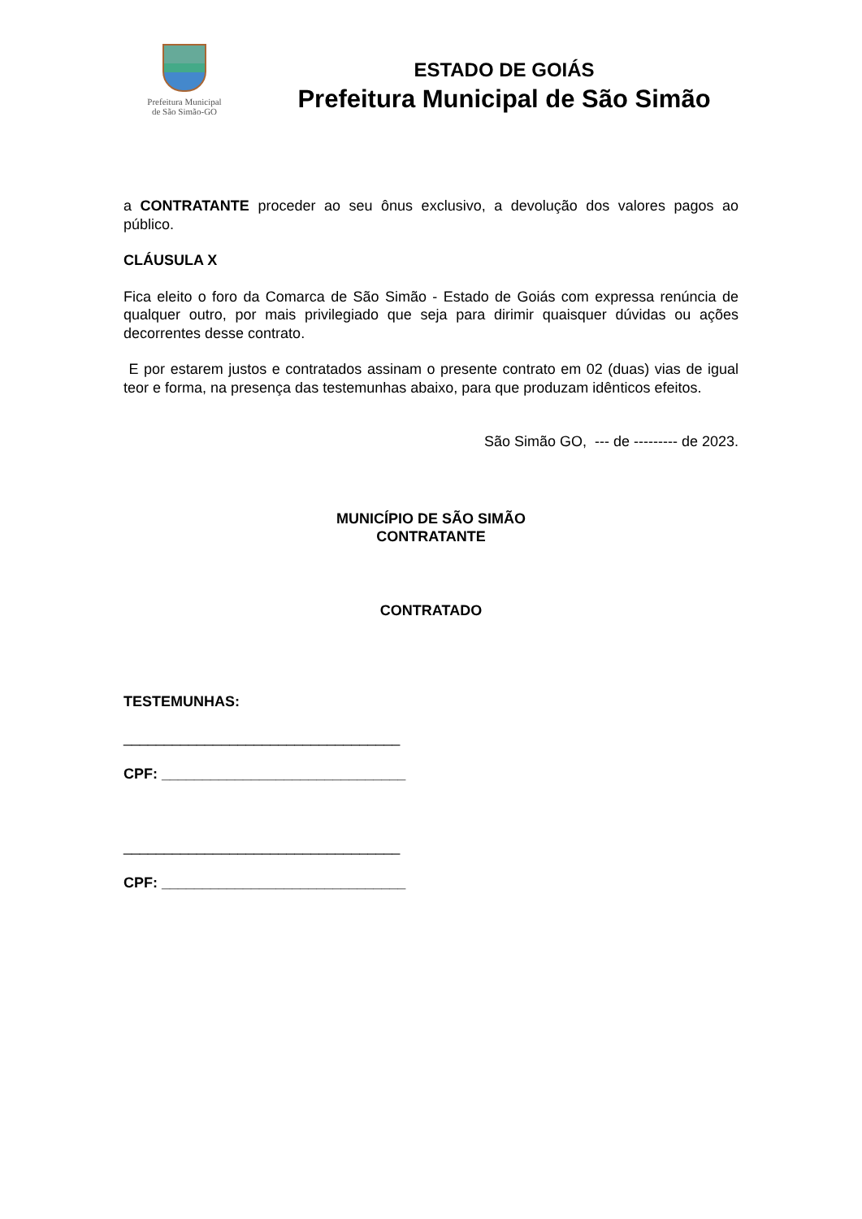Prefeitura Municipal
de São Simão-GO
ESTADO DE GOIÁS
Prefeitura Municipal de São Simão
a CONTRATANTE proceder ao seu ônus exclusivo, a devolução dos valores pagos ao público.
CLÁUSULA X
Fica eleito o foro da Comarca de São Simão - Estado de Goiás com expressa renúncia de qualquer outro, por mais privilegiado que seja para dirimir quaisquer dúvidas ou ações decorrentes desse contrato.
E por estarem justos e contratados assinam o presente contrato em 02 (duas) vias de igual teor e forma, na presença das testemunhas abaixo, para que produzam idênticos efeitos.
São Simão GO, --- de --------- de 2023.
MUNICÍPIO DE SÃO SIMÃO
CONTRATANTE
CONTRATADO
TESTEMUNHAS:
__________________________________
CPF: ______________________________
__________________________________
CPF: ______________________________